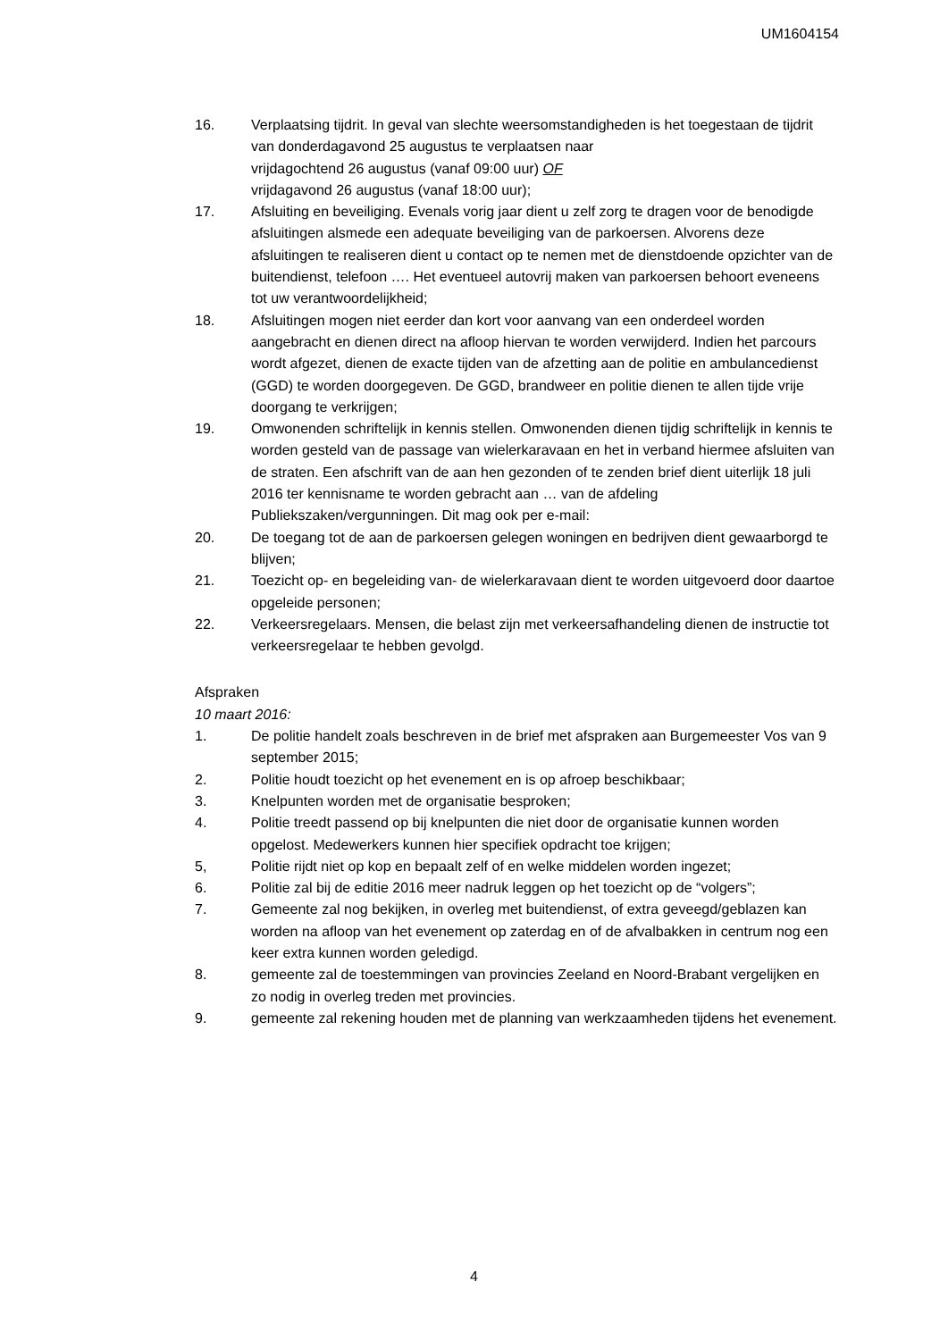UM1604154
16. Verplaatsing tijdrit. In geval van slechte weersomstandigheden is het toegestaan de tijdrit van donderdagavond 25 augustus te verplaatsen naar
vrijdagochtend 26 augustus (vanaf 09:00 uur) OF
vrijdagavond 26 augustus (vanaf 18:00 uur);
17. Afsluiting en beveiliging. Evenals vorig jaar dient u zelf zorg te dragen voor de benodigde afsluitingen alsmede een adequate beveiliging van de parkoersen. Alvorens deze afsluitingen te realiseren dient u contact op te nemen met de dienstdoende opzichter van de buitendienst, telefoon …. Het eventueel autovrij maken van parkoersen behoort eveneens tot uw verantwoordelijkheid;
18. Afsluitingen mogen niet eerder dan kort voor aanvang van een onderdeel worden aangebracht en dienen direct na afloop hiervan te worden verwijderd. Indien het parcours wordt afgezet, dienen de exacte tijden van de afzetting aan de politie en ambulancedienst (GGD) te worden doorgegeven. De GGD, brandweer en politie dienen te allen tijde vrije doorgang te verkrijgen;
19. Omwonenden schriftelijk in kennis stellen. Omwonenden dienen tijdig schriftelijk in kennis te worden gesteld van de passage van wielerkaravaan en het in verband hiermee afsluiten van de straten. Een afschrift van de aan hen gezonden of te zenden brief dient uiterlijk 18 juli 2016 ter kennisname te worden gebracht aan … van de afdeling Publiekszaken/vergunningen. Dit mag ook per e-mail:
20. De toegang tot de aan de parkoersen gelegen woningen en bedrijven dient gewaarborgd te blijven;
21. Toezicht op- en begeleiding van- de wielerkaravaan dient te worden uitgevoerd door daartoe opgeleide personen;
22. Verkeersregelaars. Mensen, die belast zijn met verkeersafhandeling dienen de instructie tot verkeersregelaar te hebben gevolgd.
Afspraken
10 maart 2016:
1. De politie handelt zoals beschreven in de brief met afspraken aan Burgemeester Vos van 9 september 2015;
2. Politie houdt toezicht op het evenement en is op afroep beschikbaar;
3. Knelpunten worden met de organisatie besproken;
4. Politie treedt passend op bij knelpunten die niet door de organisatie kunnen worden opgelost. Medewerkers kunnen hier specifiek opdracht toe krijgen;
5, Politie rijdt niet op kop en bepaalt zelf of en welke middelen worden ingezet;
6. Politie zal bij de editie 2016 meer nadruk leggen op het toezicht op de “volgers”;
7. Gemeente zal nog bekijken, in overleg met buitendienst, of extra geveegd/geblazen kan worden na afloop van het evenement op zaterdag en of de afvalbakken in centrum nog een keer extra kunnen worden geledigd.
8. gemeente zal de toestemmingen van provincies Zeeland en Noord-Brabant vergelijken en zo nodig in overleg treden met provincies.
9. gemeente zal rekening houden met de planning van werkzaamheden tijdens het evenement.
4